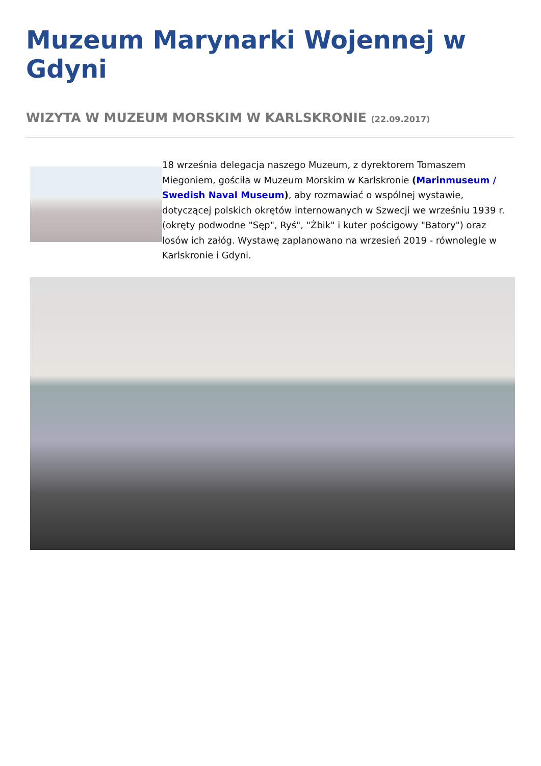Muzeum Marynarki Wojennej w Gdyni
WIZYTA W MUZEUM MORSKIM W KARLSKRONIE (22.09.2017)
18 września delegacja naszego Muzeum, z dyrektorem Tomaszem Miegoniem, gościła w Muzeum Morskim w Karlskronie (Marinmuseum / Swedish Naval Museum), aby rozmawiać o wspólnej wystawie, dotyczącej polskich okrętów internowanych w Szwecji we wrześniu 1939 r. (okręty podwodne "Sęp", Ryś", "Żbik" i kuter pościgowy "Batory") oraz losów ich załóg. Wystawę zaplanowano na wrzesień 2019 - równolegle w Karlskronie i Gdyni.